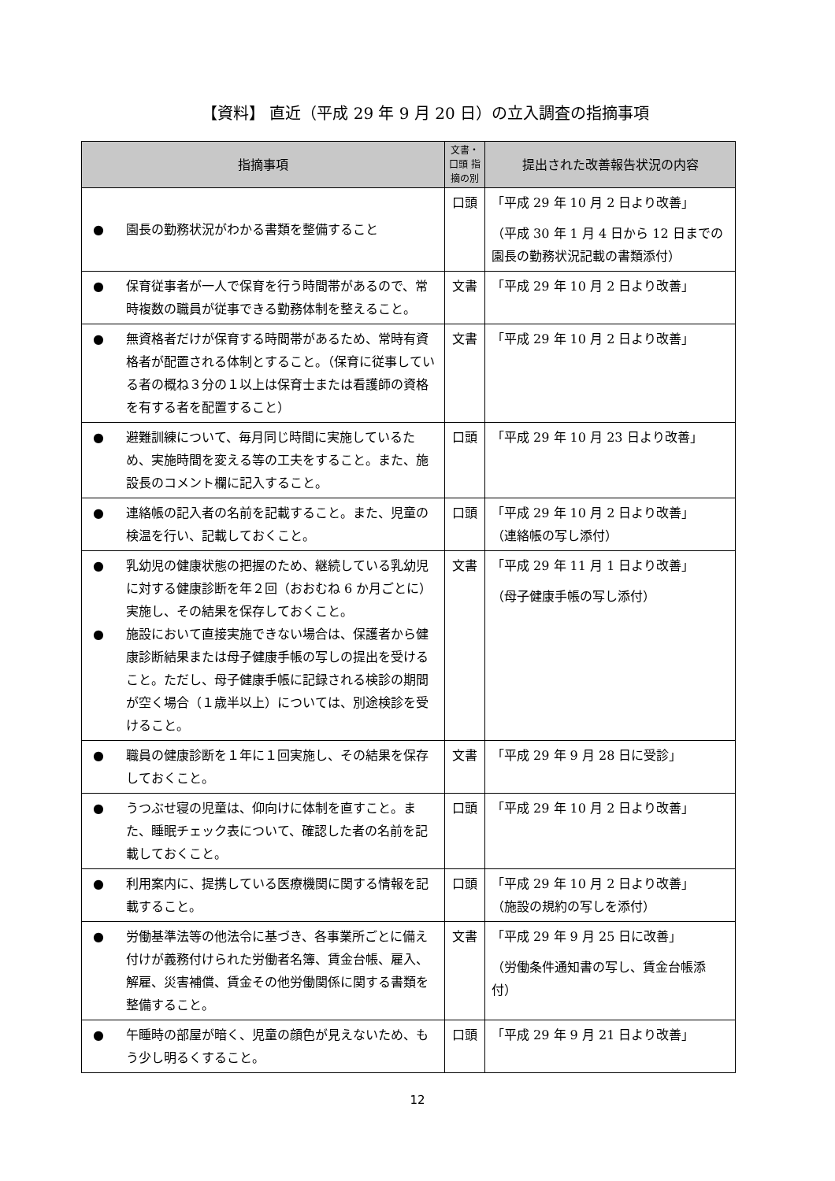【資料】 直近（平成 29 年 9 月 20 日）の立入調査の指摘事項
| 指摘事項 | 文書・口頭 指摘の別 | 提出された改善報告状況の内容 |
| --- | --- | --- |
| ● 園長の勤務状況がわかる書類を整備すること | 口頭 | 「平成 29 年 10 月 2 日より改善」 （平成 30 年 1 月 4 日から 12 日までの園長の勤務状況記載の書類添付） |
| ● 保育従事者が一人で保育を行う時間帯があるので、常時複数の職員が従事できる勤務体制を整えること。 | 文書 | 「平成 29 年 10 月 2 日より改善」 |
| ● 無資格者だけが保育する時間帯があるため、常時有資格者が配置される体制とすること。（保育に従事している者の概ね３分の１以上は保育士または看護師の資格を有する者を配置すること） | 文書 | 「平成 29 年 10 月 2 日より改善」 |
| ● 避難訓練について、毎月同じ時間に実施しているため、実施時間を変える等の工夫をすること。また、施設長のコメント欄に記入すること。 | 口頭 | 「平成 29 年 10 月 23 日より改善」 |
| ● 連絡帳の記入者の名前を記載すること。また、児童の検温を行い、記載しておくこと。 | 口頭 | 「平成 29 年 10 月 2 日より改善」 （連絡帳の写し添付） |
| ● 乳幼児の健康状態の把握のため、継続している乳幼児に対する健康診断を年２回（おおむね 6 か月ごとに）実施し、その結果を保存しておくこと。 ● 施設において直接実施できない場合は、保護者から健康診断結果または母子健康手帳の写しの提出を受けること。ただし、母子健康手帳に記録される検診の期間が空く場合（１歳半以上）については、別途検診を受けること。 | 文書 | 「平成 29 年 11 月 1 日より改善」 （母子健康手帳の写し添付） |
| ● 職員の健康診断を１年に１回実施し、その結果を保存しておくこと。 | 文書 | 「平成 29 年 9 月 28 日に受診」 |
| ● うつぶせ寝の児童は、仰向けに体制を直すこと。また、睡眠チェック表について、確認した者の名前を記載しておくこと。 | 口頭 | 「平成 29 年 10 月 2 日より改善」 |
| ● 利用案内に、提携している医療機関に関する情報を記載すること。 | 口頭 | 「平成 29 年 10 月 2 日より改善」 （施設の規約の写しを添付） |
| ● 労働基準法等の他法令に基づき、各事業所ごとに備え付けが義務付けられた労働者名簿、賃金台帳、雇入、解雇、災害補償、賃金その他労働関係に関する書類を整備すること。 | 文書 | 「平成 29 年 9 月 25 日に改善」 （労働条件通知書の写し、賃金台帳添付） |
| ● 午睡時の部屋が暗く、児童の顔色が見えないため、もう少し明るくすること。 | 口頭 | 「平成 29 年 9 月 21 日より改善」 |
12